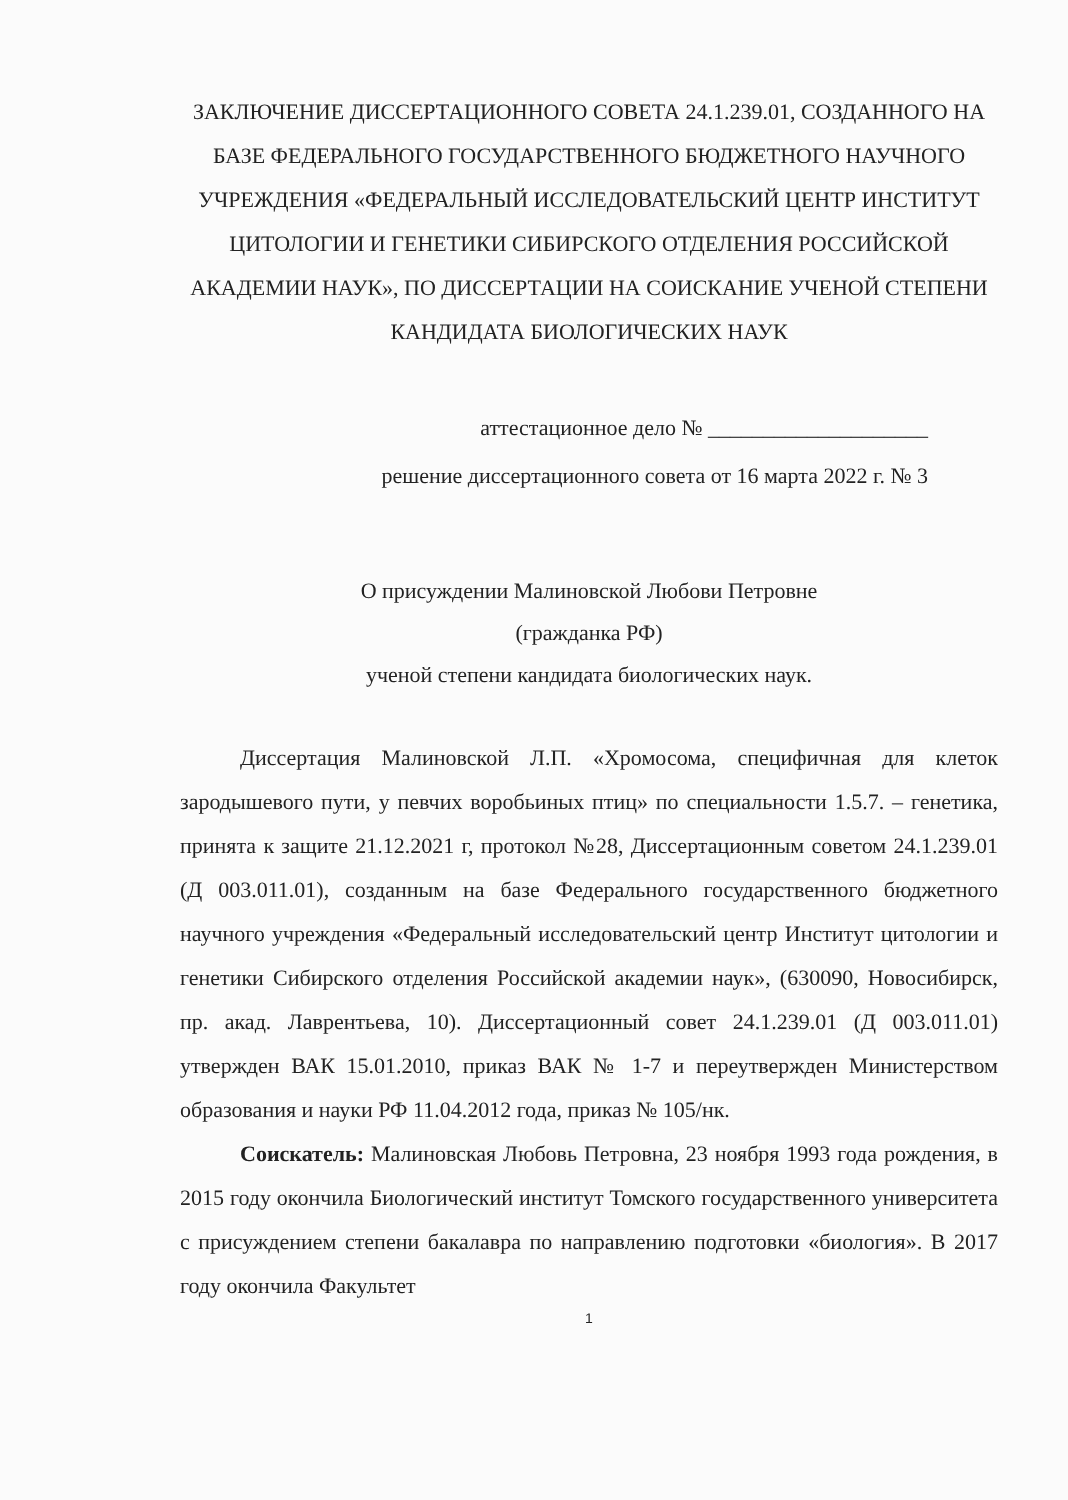ЗАКЛЮЧЕНИЕ ДИССЕРТАЦИОННОГО СОВЕТА 24.1.239.01, СОЗДАННОГО НА БАЗЕ ФЕДЕРАЛЬНОГО ГОСУДАРСТВЕННОГО БЮДЖЕТНОГО НАУЧНОГО УЧРЕЖДЕНИЯ «ФЕДЕРАЛЬНЫЙ ИССЛЕДОВАТЕЛЬСКИЙ ЦЕНТР ИНСТИТУТ ЦИТОЛОГИИ И ГЕНЕТИКИ СИБИРСКОГО ОТДЕЛЕНИЯ РОССИЙСКОЙ АКАДЕМИИ НАУК», ПО ДИССЕРТАЦИИ НА СОИСКАНИЕ УЧЕНОЙ СТЕПЕНИ КАНДИДАТА БИОЛОГИЧЕСКИХ НАУК
аттестационное дело № ____________________
решение диссертационного совета от 16 марта 2022 г. № 3
О присуждении Малиновской Любови Петровне
(гражданка РФ)
ученой степени кандидата биологических наук.
Диссертация Малиновской Л.П. «Хромосома, специфичная для клеток зародышевого пути, у певчих воробьиных птиц» по специальности 1.5.7. – генетика, принята к защите 21.12.2021 г, протокол №28, Диссертационным советом 24.1.239.01 (Д 003.011.01), созданным на базе Федерального государственного бюджетного научного учреждения «Федеральный исследовательский центр Институт цитологии и генетики Сибирского отделения Российской академии наук», (630090, Новосибирск, пр. акад. Лаврентьева, 10). Диссертационный совет 24.1.239.01 (Д 003.011.01) утвержден ВАК 15.01.2010, приказ ВАК № 1-7 и переутвержден Министерством образования и науки РФ 11.04.2012 года, приказ № 105/нк.
Соискатель: Малиновская Любовь Петровна, 23 ноября 1993 года рождения, в 2015 году окончила Биологический институт Томского государственного университета с присуждением степени бакалавра по направлению подготовки «биология». В 2017 году окончила Факультет
1